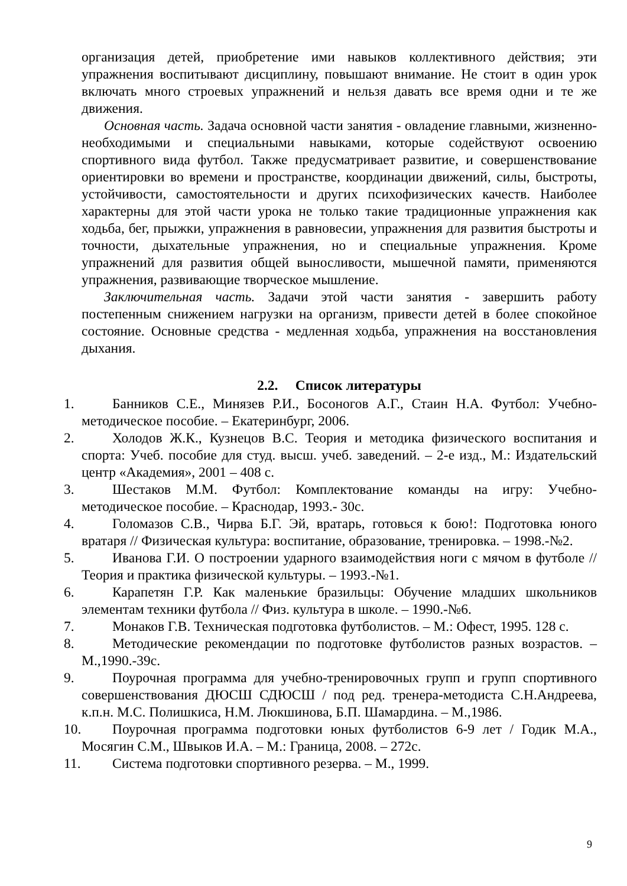организация детей, приобретение ими навыков коллективного действия; эти упражнения воспитывают дисциплину, повышают внимание. Не стоит в один урок включать много строевых упражнений и нельзя давать все время одни и те же движения.
Основная часть. Задача основной части занятия - овладение главными, жизненно-необходимыми и специальными навыками, которые содействуют освоению спортивного вида футбол. Также предусматривает развитие, и совершенствование ориентировки во времени и пространстве, координации движений, силы, быстроты, устойчивости, самостоятельности и других психофизических качеств. Наиболее характерны для этой части урока не только такие традиционные упражнения как ходьба, бег, прыжки, упражнения в равновесии, упражнения для развития быстроты и точности, дыхательные упражнения, но и специальные упражнения. Кроме упражнений для развития общей выносливости, мышечной памяти, применяются упражнения, развивающие творческое мышление.
Заключительная часть. Задачи этой части занятия - завершить работу постепенным снижением нагрузки на организм, привести детей в более спокойное состояние. Основные средства - медленная ходьба, упражнения на восстановления дыхания.
2.2. Список литературы
1. Банников С.Е., Минязев Р.И., Босоногов А.Г., Стаин Н.А. Футбол: Учебно-методическое пособие. – Екатеринбург, 2006.
2. Холодов Ж.К., Кузнецов В.С. Теория и методика физического воспитания и спорта: Учеб. пособие для студ. высш. учеб. заведений. – 2-е изд., М.: Издательский центр «Академия», 2001 – 408 с.
3. Шестаков М.М. Футбол: Комплектование команды на игру: Учебно-методическое пособие. – Краснодар, 1993.- 30с.
4. Голомазов С.В., Чирва Б.Г. Эй, вратарь, готовься к бою!: Подготовка юного вратаря // Физическая культура: воспитание, образование, тренировка. – 1998.-№2.
5. Иванова Г.И. О построении ударного взаимодействия ноги с мячом в футболе // Теория и практика физической культуры. – 1993.-№1.
6. Карапетян Г.Р. Как маленькие бразильцы: Обучение младших школьников элементам техники футбола // Физ. культура в школе. – 1990.-№6.
7. Монаков Г.В. Техническая подготовка футболистов. – М.: Офест, 1995. 128 с.
8. Методические рекомендации по подготовке футболистов разных возрастов. – М.,1990.-39с.
9. Поурочная программа для учебно-тренировочных групп и групп спортивного совершенствования ДЮСШ СДЮСШ / под ред. тренера-методиста С.Н.Андреева, к.п.н. М.С. Полишкиса, Н.М. Люкшинова, Б.П. Шамардина. – М.,1986.
10. Поурочная программа подготовки юных футболистов 6-9 лет / Годик М.А., Мосягин С.М., Швыков И.А. – М.: Граница, 2008. – 272с.
11. Система подготовки спортивного резерва. – М., 1999.
9